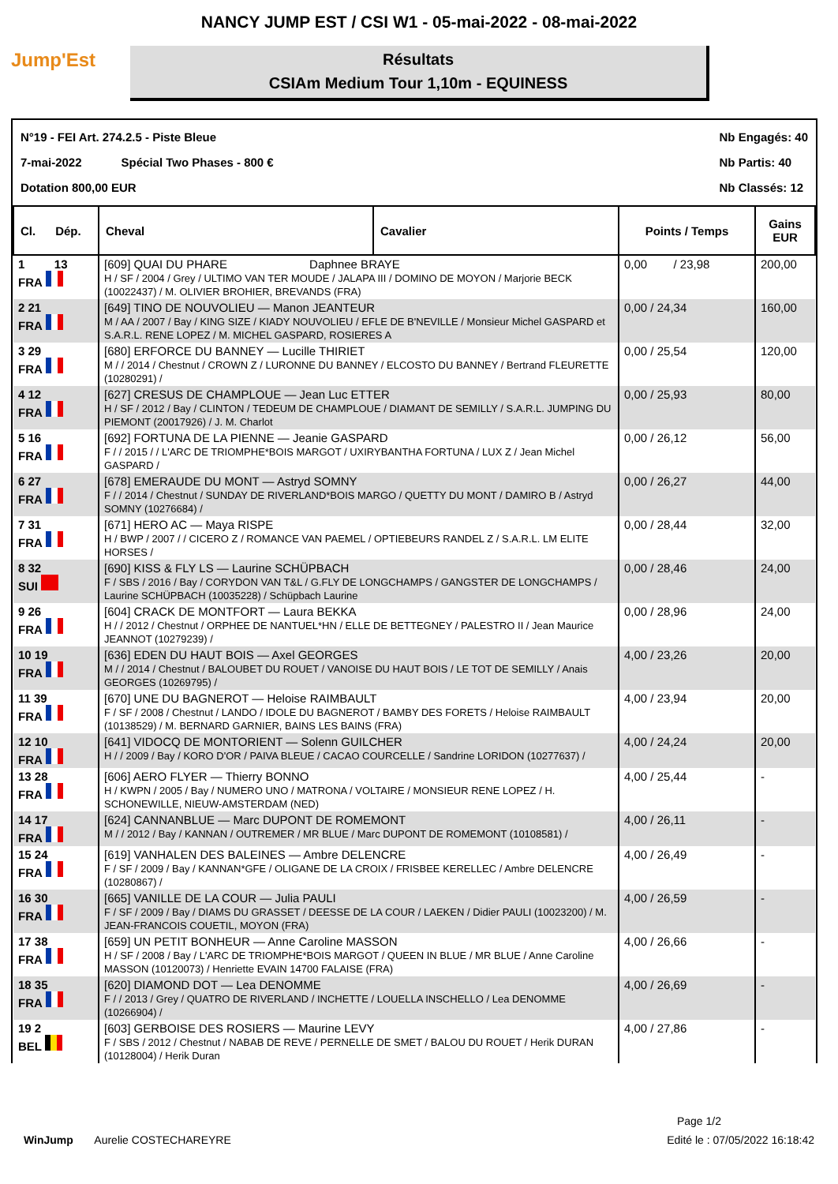NANCY JUMP EST / CSI W1 - 05-mai-2022 - 08-mai-2022
Jump'Est
Résultats
CSIAm Medium Tour 1,10m - EQUINESS
N°19 - FEI Art. 274.2.5 - Piste Bleue
7-mai-2022 Spécial Two Phases - 800 €
Dotation 800,00 EUR
Nb Engagés: 40
Nb Partis: 40
Nb Classés: 12
| Cl. Dép. | Cheval | Cavalier | Points / Temps | Gains EUR |
| --- | --- | --- | --- | --- |
| 1 13 FRA | [609] QUAI DU PHARE Daphnee BRAYE H / SF / 2004 / Grey / ULTIMO VAN TER MOUDE / JALAPA III / DOMINO DE MOYON / Marjorie BECK (10022437) / M. OLIVIER BROHIER, BREVANDS (FRA) | | 0,00 / 23,98 | 200,00 |
| 2 21 FRA | [649] TINO DE NOUVOLIEU — Manon JEANTEUR M / AA / 2007 / Bay / KING SIZE / KIADY NOUVOLIEU / EFLE DE B'NEVILLE / Monsieur Michel GASPARD et S.A.R.L. RENE LOPEZ / M. MICHEL GASPARD, ROSIERES A | | 0,00 / 24,34 | 160,00 |
| 3 29 FRA | [680] ERFORCE DU BANNEY — Lucille THIRIET M / / 2014 / Chestnut / CROWN Z / LURONNE DU BANNEY / ELCOSTO DU BANNEY / Bertrand FLEURETTE (10280291) / | | 0,00 / 25,54 | 120,00 |
| 4 12 FRA | [627] CRESUS DE CHAMPLOUE — Jean Luc ETTER H / SF / 2012 / Bay / CLINTON / TEDEUM DE CHAMPLOUE / DIAMANT DE SEMILLY / S.A.R.L. JUMPING DU PIEMONT (20017926) / J. M. Charlot | | 0,00 / 25,93 | 80,00 |
| 5 16 FRA | [692] FORTUNA DE LA PIENNE — Jeanie GASPARD F / / 2015 / / L'ARC DE TRIOMPHE*BOIS MARGOT / UXIRYBANTHA FORTUNA / LUX Z / Jean Michel GASPARD / | | 0,00 / 26,12 | 56,00 |
| 6 27 FRA | [678] EMERAUDE DU MONT — Astryd SOMNY F / / 2014 / Chestnut / SUNDAY DE RIVERLAND*BOIS MARGO / QUETTY DU MONT / DAMIRO B / Astryd SOMNY (10276684) / | | 0,00 / 26,27 | 44,00 |
| 7 31 FRA | [671] HERO AC — Maya RISPE H / BWP / 2007 / / CICERO Z / ROMANCE VAN PAEMEL / OPTIEBEURS RANDEL Z / S.A.R.L. LM ELITE HORSES / | | 0,00 / 28,44 | 32,00 |
| 8 32 SUI | [690] KISS & FLY LS — Laurine SCHÜPBACH F / SBS / 2016 / Bay / CORYDON VAN T&L / G.FLY DE LONGCHAMPS / GANGSTER DE LONGCHAMPS / Laurine SCHÜPBACH (10035228) / Schüpbach Laurine | | 0,00 / 28,46 | 24,00 |
| 9 26 FRA | [604] CRACK DE MONTFORT — Laura BEKKA H / / 2012 / Chestnut / ORPHEE DE NANTUEL*HN / ELLE DE BETTEGNEY / PALESTRO II / Jean Maurice JEANNOT (10279239) / | | 0,00 / 28,96 | 24,00 |
| 10 19 FRA | [636] EDEN DU HAUT BOIS — Axel GEORGES M / / 2014 / Chestnut / BALOUBET DU ROUET / VANOISE DU HAUT BOIS / LE TOT DE SEMILLY / Anais GEORGES (10269795) / | | 4,00 / 23,26 | 20,00 |
| 11 39 FRA | [670] UNE DU BAGNEROT — Heloise RAIMBAULT F / SF / 2008 / Chestnut / LANDO / IDOLE DU BAGNEROT / BAMBY DES FORETS / Heloise RAIMBAULT (10138529) / M. BERNARD GARNIER, BAINS LES BAINS (FRA) | | 4,00 / 23,94 | 20,00 |
| 12 10 FRA | [641] VIDOCQ DE MONTORIENT — Solenn GUILCHER H / / 2009 / Bay / KORO D'OR / PAIVA BLEUE / CACAO COURCELLE / Sandrine LORIDON (10277637) / | | 4,00 / 24,24 | 20,00 |
| 13 28 FRA | [606] AERO FLYER — Thierry BONNO H / KWPN / 2005 / Bay / NUMERO UNO / MATRONA / VOLTAIRE / MONSIEUR RENE LOPEZ / H. SCHONEWILLE, NIEUW-AMSTERDAM (NED) | | 4,00 / 25,44 | - |
| 14 17 FRA | [624] CANNANBLUE — Marc DUPONT DE ROMEMONT M / / 2012 / Bay / KANNAN / OUTREMER / MR BLUE / Marc DUPONT DE ROMEMONT (10108581) / | | 4,00 / 26,11 | - |
| 15 24 FRA | [619] VANHALEN DES BALEINES — Ambre DELENCRE F / SF / 2009 / Bay / KANNAN*GFE / OLIGANE DE LA CROIX / FRISBEE KERELLEC / Ambre DELENCRE (10280867) / | | 4,00 / 26,49 | - |
| 16 30 FRA | [665] VANILLE DE LA COUR — Julia PAULI F / SF / 2009 / Bay / DIAMS DU GRASSET / DEESSE DE LA COUR / LAEKEN / Didier PAULI (10023200) / M. JEAN-FRANCOIS COUETIL, MOYON (FRA) | | 4,00 / 26,59 | - |
| 17 38 FRA | [659] UN PETIT BONHEUR — Anne Caroline MASSON H / SF / 2008 / Bay / L'ARC DE TRIOMPHE*BOIS MARGOT / QUEEN IN BLUE / MR BLUE / Anne Caroline MASSON (10120073) / Henriette EVAIN 14700 FALAISE (FRA) | | 4,00 / 26,66 | - |
| 18 35 FRA | [620] DIAMOND DOT — Lea DENOMME F / / 2013 / Grey / QUATRO DE RIVERLAND / INCHETTE / LOUELLA INSCHELLO / Lea DENOMME (10266904) / | | 4,00 / 26,69 | - |
| 19 2 BEL | [603] GERBOISE DES ROSIERS — Maurine LEVY F / SBS / 2012 / Chestnut / NABAB DE REVE / PERNELLE DE SMET / BALOU DU ROUET / Herik DURAN (10128004) / Herik Duran | | 4,00 / 27,86 | - |
Page 1/2
WinJump Aurelie COSTECHAREYRE Edité le : 07/05/2022 16:18:42